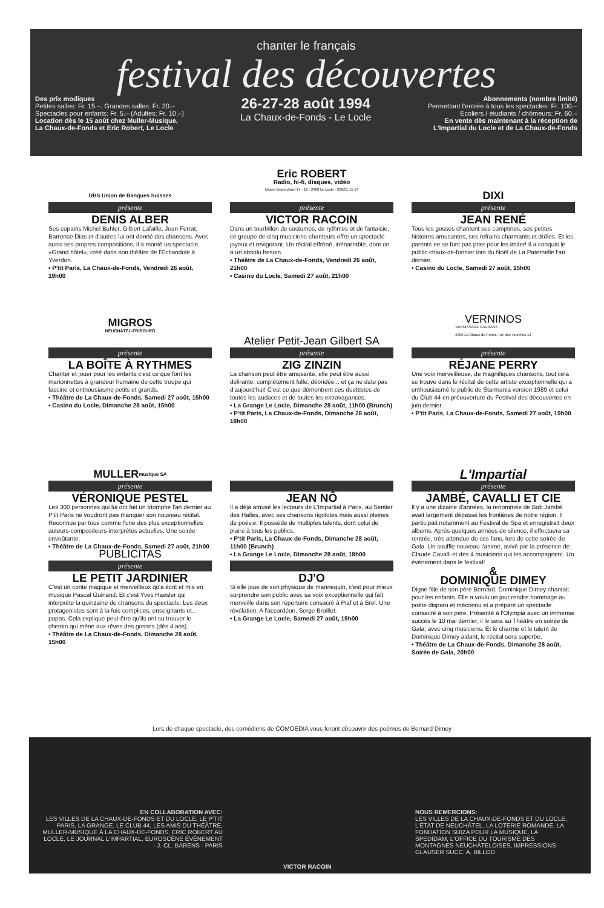chanter le français
festival des découvertes
Des prix modiques
Petites salles: Fr. 15.–. Grandes salles: Fr. 20.–
Spectacles pour enfants: Fr. 5.– (Adultes: Fr. 10.–)
Location dès le 15 août chez Muller-Musique,
La Chaux-de-Fonds et Eric Robert, Le Locle
26-27-28 août 1994
La Chaux-de-Fonds - Le Locle
Abonnements (nombre limité)
Permettant l'entrée à tous les spectacles: Fr. 100.–
Ecoliers / étudiants / chômeurs: Fr. 60.–
En vente dès maintenant à la réception de
L'Impartial du Locle et de La Chaux-de-Fonds
UBS Union de Banques Suisses
présente
DENIS ALBER
Ses copains Michel Buhler, Gilbert Lafaille, Jean Ferrat, Barrense Dias et d'autres lui ont donné des chansons. Avec aussi ses propres compositions, il a monté un spectacle, «Grand hôtel», créé dans son théâtre de l'Echandole à Yverdon.
• P'tit Paris, La Chaux-de-Fonds, Vendredi 26 août, 19h00
Eric ROBERT
Radio, hi-fi, disques, vidéo
Daniel-Jeanrichard 14 - 16 - 2400 Le Locle - 039/31 15 14
présente
VICTOR RACOIN
Dans un tourbillon de costumes, de rythmes et de fantaisie, ce groupe de cinq musiciens-chanteurs offre un spectacle joyeux et revigorant. Un récital effréné, inénarrable, dont on a un absolu besoin.
• Théâtre de La Chaux-de-Fonds, Vendredi 26 août, 21h00
• Casino du Locle, Samedi 27 août, 21h00
DIXI
présente
JEAN RENÉ
Tous les gosses chantent ses comptines, ses petites histoires amusantes, ses refrains charmants et drôles. Et les parents ne se font pas prier pour les imiter! Il a conquis le public chaux-de-fonnier lors du Noël de La Paternelle l'an dernier.
• Casino du Locle, Samedi 27 août, 15h00
MIGROS
NEUCHÂTEL-FRIBOURG
présente
LA BOÎTE À RYTHMES
Chanter et jouer pour les enfants c'est ce que font les marionnettes à grandeur humaine de cette troupe qui fascine et enthousiasme petits et grands.
• Théâtre de La Chaux-de-Fonds, Samedi 27 août, 15h00
• Casino du Locle, Dimanche 28 août, 15h00
Atelier Petit-Jean Gilbert SA
présente
ZIG ZINZIN
La chanson peut être amusante, elle peut être aussi délirante, complètement folle, débridée... et ça ne date pas d'aujourd'hui! C'est ce que démontrent ces duettistes de toutes les audaces et de toutes les extravagances.
• La Grange Le Locle, Dimanche 28 août, 11h00 (Brunch)
• P'tit Paris, La Chaux-de-Fonds, Dimanche 28 août, 18h00
VERNINOS
VERNISSAGE CADRANS
2300 La Chaux-de-Fonds, rue des Tourelles 13
présente
RÉJANE PERRY
Une voix merveilleuse, de magnifiques chansons, tout cela se trouve dans le récital de cette artiste exceptionnelle qui a enthousiasmé le public de Starmania version 1989 et celui du Club 44 en préouverture du Festival des découvertes en juin dernier.
• P'tit Paris, La Chaux-de-Fonds, Samedi 27 août, 19h00
MULLER musique SA
présente
VÉRONIQUE PESTEL
Les 300 personnes qui lui ont fait un triomphe l'an dernier au P'tit Paris ne voudront pas manquer son nouveau récital. Reconnue par tous comme l'une des plus exceptionnelles auteurs-compositeurs-interprètes actuelles. Une soirée envoûtante.
• Théâtre de La Chaux-de-Fonds, Samedi 27 août, 21h00
JEAN NÔ
Il a déjà amusé les lecteurs de L'Impartial à Paris, au Sentier des Halles, avec ses chansons rigolotes mais aussi pleines de poésie. Il possède de multiples talents, dont celui de plaire à tous les publics.
• P'tit Paris, La Chaux-de-Fonds, Dimanche 28 août, 11h00 (Brunch)
• La Grange Le Locle, Dimanche 28 août, 18h00
L'Impartial
présente
JAMBÉ, CAVALLI ET CIE
Il y a une dizaine d'années, la renommée de Bob Jambé avait largement dépassé les frontières de notre région. Il participait notamment au Festival de Spa et enregistrait deux albums. Après quelques années de silence, il effectuera sa rentrée, très attendue de ses fans, lors de cette soirée de Gala. Un souffle nouveau l'anime, avivé par la présence de Claude Cavalli et des 4 musiciens qui les accompagnent. Un événement dans le festival!
&
DOMINIQUE DIMEY
Digne fille de son père Bernard, Dominique Dimey chantait pour les enfants. Elle a voulu un jour rendre hommage au poète disparu et méconnu et a préparé un spectacle consacré à son père. Présenté à l'Olympia avec un immense succès le 10 mai dernier, il le sera au Théâtre en soirée de Gala, avec cinq musiciens. Et le charme et le talent de Dominique Dimey aidant, le récital sera superbe.
• Théâtre de La Chaux-de-Fonds, Dimanche 28 août, Soirée de Gala, 20h00
PUBLICITAS
présente
LE PETIT JARDINIER
C'est un conte magique et merveilleux qu'a écrit et mis en musique Pascal Guinand. Et c'est Yves Haesler qui interprète la quinzaine de chansons du spectacle. Les deux protagonistes sont à la fois complices, enseignants et... papas. Cela explique peut-être qu'ils ont su trouver le chemin qui mène aux rêves des gosses (dès 4 ans).
• Théâtre de La Chaux-de-Fonds, Dimanche 28 août, 15h00
DJ'O
Si elle joue de son physique de mannequin, c'est pour mieux surprendre son public avec sa voix exceptionnelle qui fait merveille dans son répertoire consacré à Piaf et à Brel. Une révélation. A l'accordéon, Serge Broillet.
• La Grange Le Locle, Samedi 27 août, 19h00
Lors de chaque spectacle, des comédiens de COMOEDIA vous feront découvrir des poèmes de Bernard Dimey
EN COLLABORATION AVEC:
LES VILLES DE LA CHAUX-DE-FONDS ET DU LOCLE, LE P'TIT PARIS, LA GRANGE, LE CLUB 44, LES AMIS DU THÉÂTRE, MULLER-MUSIQUE À LA CHAUX-DE-FONDS, ERIC ROBERT AU LOCLE, LE JOURNAL L'IMPARTIAL, EUROSCÈNE ÉVÉNEMENT - J.-CL. BARENS - PARIS
NOUS REMERCIONS:
LES VILLES DE LA CHAUX-DE-FONDS ET DU LOCLE, L'ÉTAT DE NEUCHÂTEL, LA LOTERIE ROMANDE, LA FONDATION SUIZA POUR LA MUSIQUE, LA SPEDIDAM, L'OFFICE DU TOURISME DES MONTAGNES NEUCHÂTELOISES, IMPRESSIONS GLAUSER SUCC. A. BILLOD
VICTOR RACOIN